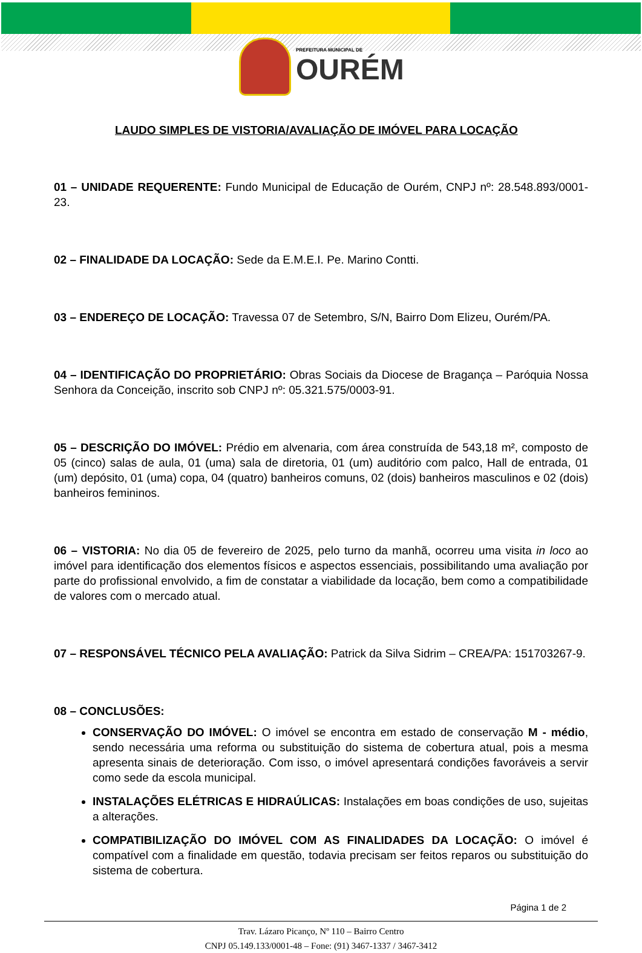PREFEITURA MUNICIPAL DE
OURÉM
LAUDO SIMPLES DE VISTORIA/AVALIAÇÃO DE IMÓVEL PARA LOCAÇÃO
01 – UNIDADE REQUERENTE: Fundo Municipal de Educação de Ourém, CNPJ nº: 28.548.893/0001-23.
02 – FINALIDADE DA LOCAÇÃO: Sede da E.M.E.I. Pe. Marino Contti.
03 – ENDEREÇO DE LOCAÇÃO: Travessa 07 de Setembro, S/N, Bairro Dom Elizeu, Ourém/PA.
04 – IDENTIFICAÇÃO DO PROPRIETÁRIO: Obras Sociais da Diocese de Bragança – Paróquia Nossa Senhora da Conceição, inscrito sob CNPJ nº: 05.321.575/0003-91.
05 – DESCRIÇÃO DO IMÓVEL: Prédio em alvenaria, com área construída de 543,18 m², composto de 05 (cinco) salas de aula, 01 (uma) sala de diretoria, 01 (um) auditório com palco, Hall de entrada, 01 (um) depósito, 01 (uma) copa, 04 (quatro) banheiros comuns, 02 (dois) banheiros masculinos e 02 (dois) banheiros femininos.
06 – VISTORIA: No dia 05 de fevereiro de 2025, pelo turno da manhã, ocorreu uma visita in loco ao imóvel para identificação dos elementos físicos e aspectos essenciais, possibilitando uma avaliação por parte do profissional envolvido, a fim de constatar a viabilidade da locação, bem como a compatibilidade de valores com o mercado atual.
07 – RESPONSÁVEL TÉCNICO PELA AVALIAÇÃO: Patrick da Silva Sidrim – CREA/PA: 151703267-9.
08 – CONCLUSÕES:
CONSERVAÇÃO DO IMÓVEL: O imóvel se encontra em estado de conservação M - médio, sendo necessária uma reforma ou substituição do sistema de cobertura atual, pois a mesma apresenta sinais de deterioração. Com isso, o imóvel apresentará condições favoráveis a servir como sede da escola municipal.
INSTALAÇÕES ELÉTRICAS E HIDRAÚLICAS: Instalações em boas condições de uso, sujeitas a alterações.
COMPATIBILIZAÇÃO DO IMÓVEL COM AS FINALIDADES DA LOCAÇÃO: O imóvel é compatível com a finalidade em questão, todavia precisam ser feitos reparos ou substituição do sistema de cobertura.
Página 1 de 2
Trav. Lázaro Picanço, Nº 110 – Bairro Centro
CNPJ 05.149.133/0001-48 – Fone: (91) 3467-1337 / 3467-3412